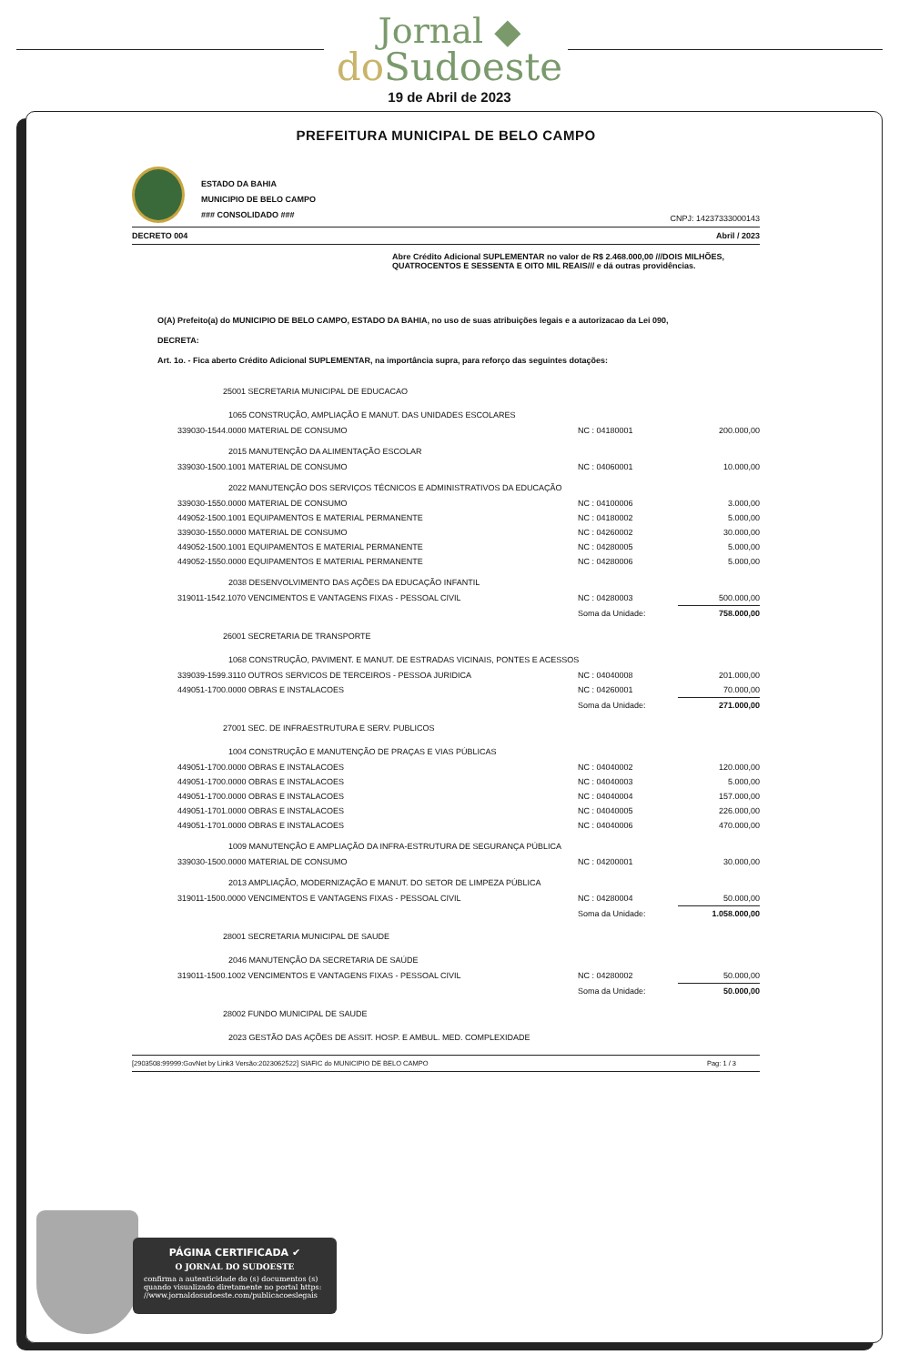Jornal ◆
do Sudoeste
19 de Abril de 2023
PREFEITURA MUNICIPAL DE BELO CAMPO
ESTADO DA BAHIA
MUNICIPIO DE BELO CAMPO
### CONSOLIDADO ###
CNPJ: 14237333000143
DECRETO 004 Abril / 2023
Abre Crédito Adicional SUPLEMENTAR no valor de R$ 2.468.000,00 ///DOIS MILHÕES, QUATROCENTOS E SESSENTA E OITO MIL REAIS/// e dá outras providências.
O(A) Prefeito(a) do MUNICIPIO DE BELO CAMPO, ESTADO DA BAHIA, no uso de suas atribuições legais e a autorizacao da Lei 090,
DECRETA:
Art. 1o. - Fica aberto Crédito Adicional SUPLEMENTAR, na importância supra, para reforço das seguintes dotações:
| 25001 SECRETARIA MUNICIPAL DE EDUCACAO | | |
| 1065 CONSTRUÇÃO, AMPLIAÇÃO E MANUT. DAS UNIDADES ESCOLARES | | |
| 339030-1544.0000 MATERIAL DE CONSUMO | NC : 04180001 | 200.000,00 |
| 2015 MANUTENÇÃO DA ALIMENTAÇÃO ESCOLAR | | |
| 339030-1500.1001 MATERIAL DE CONSUMO | NC : 04060001 | 10.000,00 |
| 2022 MANUTENÇÃO DOS SERVIÇOS TÉCNICOS E ADMINISTRATIVOS DA EDUCAÇÃO | | |
| 339030-1550.0000 MATERIAL DE CONSUMO | NC : 04100006 | 3.000,00 |
| 449052-1500.1001 EQUIPAMENTOS E MATERIAL PERMANENTE | NC : 04180002 | 5.000,00 |
| 339030-1550.0000 MATERIAL DE CONSUMO | NC : 04260002 | 30.000,00 |
| 449052-1500.1001 EQUIPAMENTOS E MATERIAL PERMANENTE | NC : 04280005 | 5.000,00 |
| 449052-1550.0000 EQUIPAMENTOS E MATERIAL PERMANENTE | NC : 04280006 | 5.000,00 |
| 2038 DESENVOLVIMENTO DAS AÇÕES DA EDUCAÇÃO INFANTIL | | |
| 319011-1542.1070 VENCIMENTOS E VANTAGENS FIXAS - PESSOAL CIVIL | NC : 04280003 | 500.000,00 |
| | Soma da Unidade: | 758.000,00 |
| 26001 SECRETARIA DE TRANSPORTE | | |
| 1068 CONSTRUÇÃO, PAVIMENT. E MANUT. DE ESTRADAS VICINAIS, PONTES E ACESSOS | | |
| 339039-1599.3110 OUTROS SERVICOS DE TERCEIROS - PESSOA JURIDICA | NC : 04040008 | 201.000,00 |
| 449051-1700.0000 OBRAS E INSTALACOES | NC : 04260001 | 70.000,00 |
| | Soma da Unidade: | 271.000,00 |
| 27001 SEC. DE INFRAESTRUTURA E SERV. PUBLICOS | | |
| 1004 CONSTRUÇÃO E MANUTENÇÃO DE PRAÇAS E VIAS PÚBLICAS | | |
| 449051-1700.0000 OBRAS E INSTALACOES | NC : 04040002 | 120.000,00 |
| 449051-1700.0000 OBRAS E INSTALACOES | NC : 04040003 | 5.000,00 |
| 449051-1700.0000 OBRAS E INSTALACOES | NC : 04040004 | 157.000,00 |
| 449051-1701.0000 OBRAS E INSTALACOES | NC : 04040005 | 226.000,00 |
| 449051-1701.0000 OBRAS E INSTALACOES | NC : 04040006 | 470.000,00 |
| 1009 MANUTENÇÃO E AMPLIAÇÃO DA INFRA-ESTRUTURA DE SEGURANÇA PÚBLICA | | |
| 339030-1500.0000 MATERIAL DE CONSUMO | NC : 04200001 | 30.000,00 |
| 2013 AMPLIAÇÃO, MODERNIZAÇÃO E MANUT. DO SETOR DE LIMPEZA PÚBLICA | | |
| 319011-1500.0000 VENCIMENTOS E VANTAGENS FIXAS - PESSOAL CIVIL | NC : 04280004 | 50.000,00 |
| | Soma da Unidade: | 1.058.000,00 |
| 28001 SECRETARIA MUNICIPAL DE SAUDE | | |
| 2046 MANUTENÇÃO DA SECRETARIA DE SAÚDE | | |
| 319011-1500.1002 VENCIMENTOS E VANTAGENS FIXAS - PESSOAL CIVIL | NC : 04280002 | 50.000,00 |
| | Soma da Unidade: | 50.000,00 |
| 28002 FUNDO MUNICIPAL DE SAUDE | | |
| 2023 GESTÃO DAS AÇÕES DE ASSIT. HOSP. E AMBUL. MED. COMPLEXIDADE | | |
[2903508:99999:GovNet by Link3 Versão:2023062522] SIAFIC do MUNICIPIO DE BELO CAMPO Pag: 1 / 3
PÁGINA CERTIFICADA ✔
O JORNAL DO SUDOESTE
confirma a autenticidade do (s) documentos (s) quando visualizado diretamente no portal https: //www.jornaldosudoeste.com/publicacoeslegais